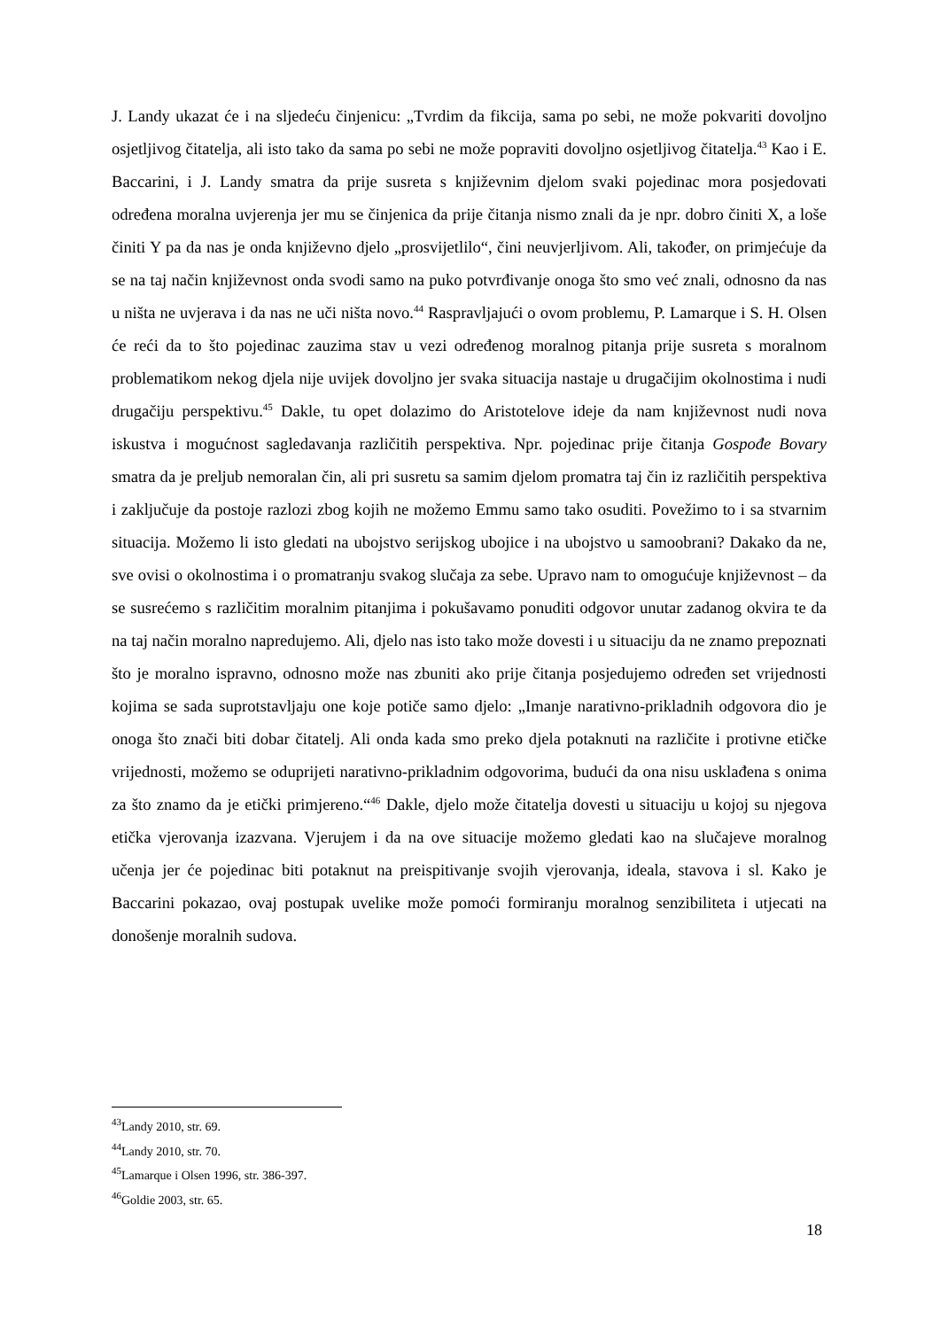J. Landy ukazat će i na sljedeću činjenicu: „Tvrdim da fikcija, sama po sebi, ne može pokvariti dovoljno osjetljivog čitatelja, ali isto tako da sama po sebi ne može popraviti dovoljno osjetljivog čitatelja.<sup>43</sup> Kao i E. Baccarini, i J. Landy smatra da prije susreta s književnim djelom svaki pojedinac mora posjedovati određena moralna uvjerenja jer mu se činjenica da prije čitanja nismo znali da je npr. dobro činiti X, a loše činiti Y pa da nas je onda književno djelo „prosvijetlilo“, čini neuvjerljivom. Ali, također, on primjećuje da se na taj način književnost onda svodi samo na puko potvrđivanje onoga što smo već znali, odnosno da nas u ništa ne uvjerava i da nas ne uči ništa novo.<sup>44</sup> Raspravljajući o ovom problemu, P. Lamarque i S. H. Olsen će reći da to što pojedinac zauzima stav u vezi određenog moralnog pitanja prije susreta s moralnom problematikom nekog djela nije uvijek dovoljno jer svaka situacija nastaje u drugačijim okolnostima i nudi drugačiju perspektivu.<sup>45</sup> Dakle, tu opet dolazimo do Aristotelove ideje da nam književnost nudi nova iskustva i mogućnost sagledavanja različitih perspektiva. Npr. pojedinac prije čitanja Gospođe Bovary smatra da je preljub nemoralan čin, ali pri susretu sa samim djelom promatra taj čin iz različitih perspektiva i zaključuje da postoje razlozi zbog kojih ne možemo Emmu samo tako osuditi. Povežimo to i sa stvarnim situacija. Možemo li isto gledati na ubojstvo serijskog ubojice i na ubojstvo u samoobrani? Dakako da ne, sve ovisi o okolnostima i o promatranju svakog slučaja za sebe. Upravo nam to omogućuje književnost – da se susrećemo s različitim moralnim pitanjima i pokušavamo ponuditi odgovor unutar zadanog okvira te da na taj način moralno napredujemo. Ali, djelo nas isto tako može dovesti i u situaciju da ne znamo prepoznati što je moralno ispravno, odnosno može nas zbuniti ako prije čitanja posjedujemo određen set vrijednosti kojima se sada suprotstavljaju one koje potiče samo djelo: „Imanje narativno-prikladnih odgovora dio je onoga što znači biti dobar čitatelj. Ali onda kada smo preko djela potaknuti na različite i protivne etičke vrijednosti, možemo se oduprijeti narativno-prikladnim odgovorima, budući da ona nisu usklađena s onima za što znamo da je etički primjereno.“<sup>46</sup> Dakle, djelo može čitatelja dovesti u situaciju u kojoj su njegova etička vjerovanja izazvana. Vjerujem i da na ove situacije možemo gledati kao na slučajeve moralnog učenja jer će pojedinac biti potaknut na preispitivanje svojih vjerovanja, ideala, stavova i sl. Kako je Baccarini pokazao, ovaj postupak uvelike može pomoći formiranju moralnog senzibiliteta i utjecati na donošenje moralnih sudova.
<sup>43</sup> Landy 2010, str. 69.
<sup>44</sup> Landy 2010, str. 70.
<sup>45</sup> Lamarque i Olsen 1996, str. 386-397.
<sup>46</sup> Goldie 2003, str. 65.
18